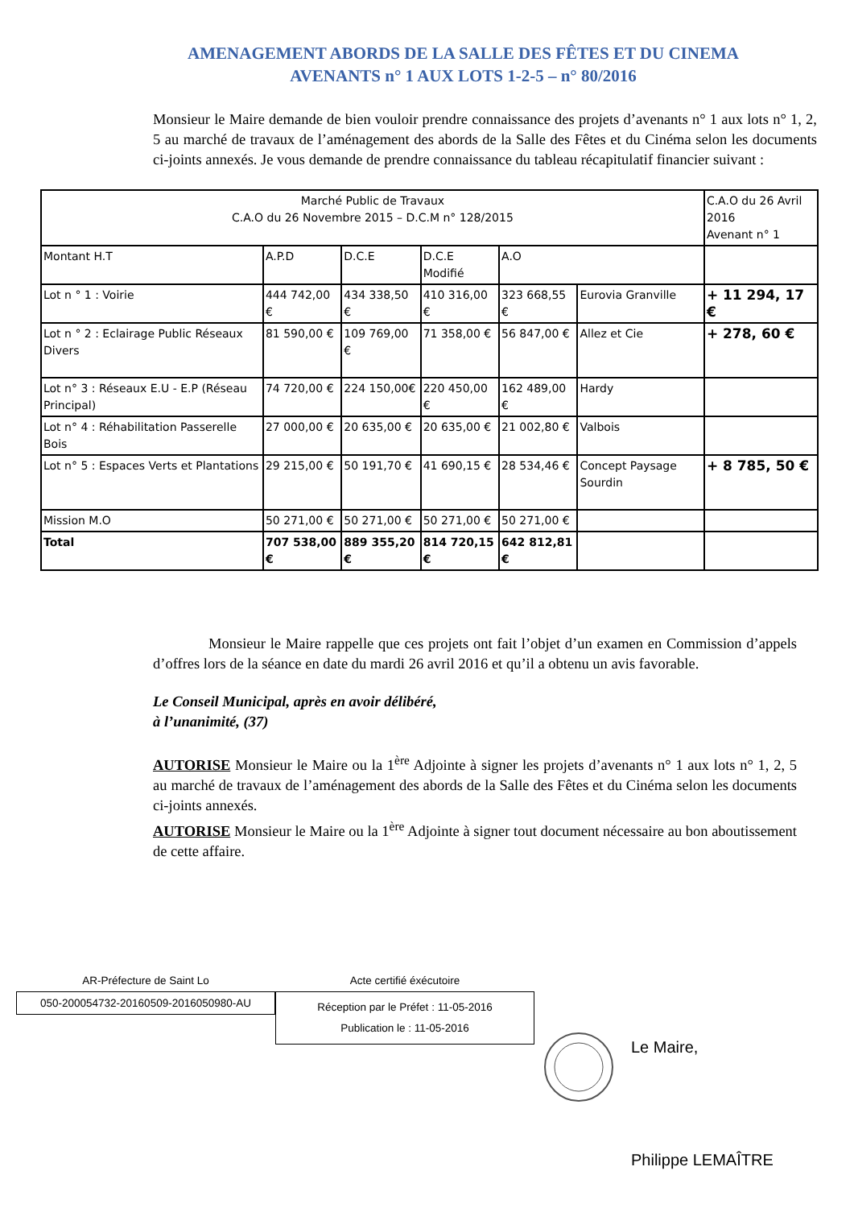AMENAGEMENT ABORDS DE LA SALLE DES FÊTES ET DU CINEMA
AVENANTS n° 1 AUX LOTS 1-2-5 – n° 80/2016
Monsieur le Maire demande de bien vouloir prendre connaissance des projets d’avenants n° 1 aux lots n° 1, 2, 5 au marché de travaux de l’aménagement des abords de la Salle des Fêtes et du Cinéma selon les documents ci-joints annexés. Je vous demande de prendre connaissance du tableau récapitulatif financier suivant :
| Marché Public de Travaux C.A.O du 26 Novembre 2015 – D.C.M n° 128/2015 | | | | | | C.A.O du 26 Avril 2016 Avenant n° 1 |
| Montant H.T | A.P.D | D.C.E | D.C.E Modifié | A.O | | |
| Lot n ° 1 : Voirie | 444 742,00 € | 434 338,50 € | 410 316,00 € | 323 668,55 € | Eurovia Granville | + 11 294, 17 € |
| Lot n ° 2 : Eclairage Public Réseaux Divers | 81 590,00 € | 109 769,00 € | 71 358,00 € | 56 847,00 € | Allez et Cie | + 278, 60 € |
| Lot n° 3 : Réseaux E.U - E.P (Réseau Principal) | 74 720,00 € | 224 150,00€ | 220 450,00 € | 162 489,00 € | Hardy | |
| Lot n° 4 : Réhabilitation Passerelle Bois | 27 000,00 € | 20 635,00 € | 20 635,00 € | 21 002,80 € | Valbois | |
| Lot n° 5 : Espaces Verts et Plantations | 29 215,00 € | 50 191,70 € | 41 690,15 € | 28 534,46 € | Concept Paysage Sourdin | + 8 785, 50 € |
| Mission M.O | 50 271,00 € | 50 271,00 € | 50 271,00 € | 50 271,00 € | | |
| Total | 707 538,00 € | 889 355,20 € | 814 720,15 € | 642 812,81 € | | |
Monsieur le Maire rappelle que ces projets ont fait l’objet d’un examen en Commission d’appels d’offres lors de la séance en date du mardi 26 avril 2016 et qu’il a obtenu un avis favorable.
Le Conseil Municipal, après en avoir délibéré,
à l’unanimité, (37)
AUTORISE Monsieur le Maire ou la 1<sup>ère</sup> Adjointe à signer les projets d’avenants n° 1 aux lots n° 1, 2, 5 au marché de travaux de l’aménagement des abords de la Salle des Fêtes et du Cinéma selon les documents ci-joints annexés.
AUTORISE Monsieur le Maire ou la 1<sup>ère</sup> Adjointe à signer tout document nécessaire au bon aboutissement de cette affaire.
AR-Préfecture de Saint Lo
050-200054732-20160509-2016050980-AU
Acte certifié éxécutoire
Réception par le Préfet : 11-05-2016
Publication le : 11-05-2016
Le Maire,
Philippe LEMAÎTRE